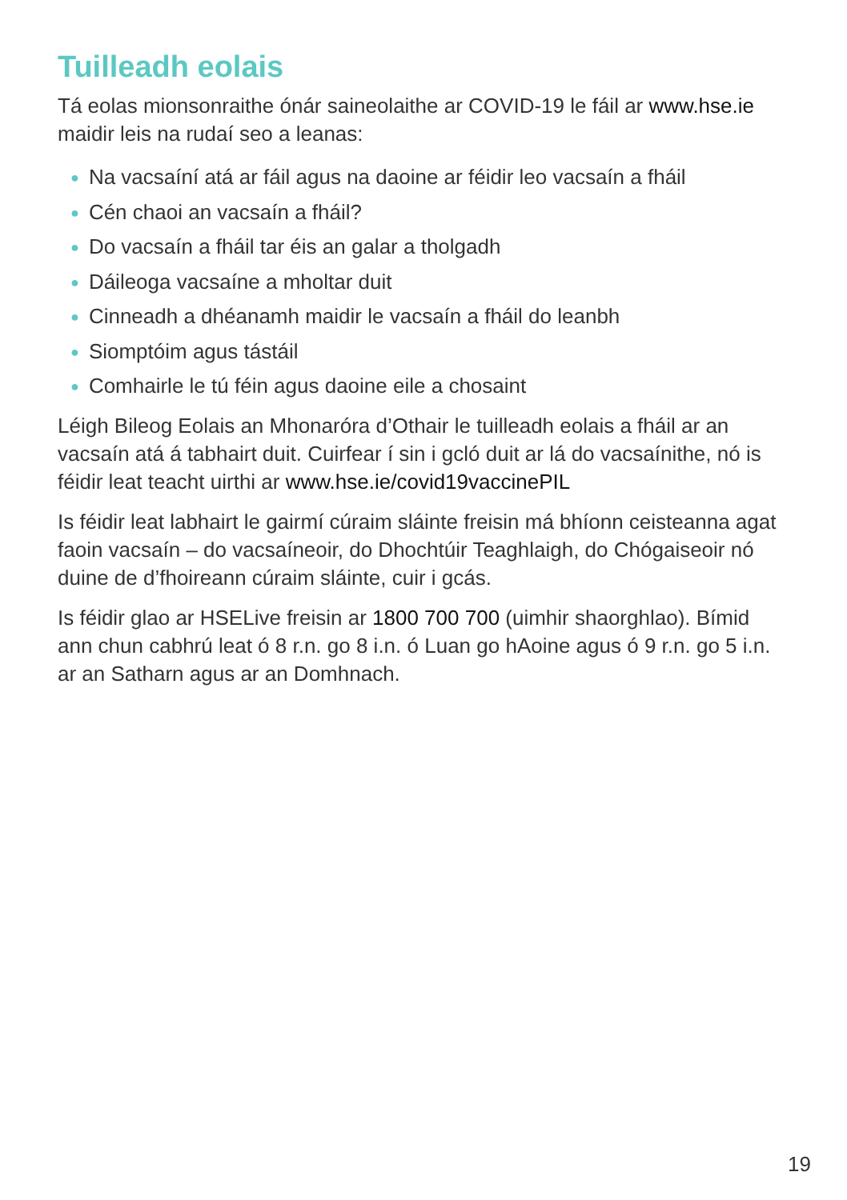Tuilleadh eolais
Tá eolas mionsonraithe ónár saineolaithe ar COVID-19 le fáil ar www.hse.ie maidir leis na rudaí seo a leanas:
● Na vacsaíní atá ar fáil agus na daoine ar féidir leo vacsaín a fháil
● Cén chaoi an vacsaín a fháil?
● Do vacsaín a fháil tar éis an galar a tholgadh
● Dáileoga vacsaíne a mholtar duit
● Cinneadh a dhéanamh maidir le vacsaín a fháil do leanbh
● Siomptóim agus tástáil
● Comhairle le tú féin agus daoine eile a chosaint
Léigh Bileog Eolais an Mhonaróra d’Othair le tuilleadh eolais a fháil ar an vacsaín atá á tabhairt duit. Cuirfear í sin i gcló duit ar lá do vacsaínithe, nó is féidir leat teacht uirthi ar www.hse.ie/covid19vaccinePIL
Is féidir leat labhairt le gairmí cúraim sláinte freisin má bhíonn ceisteanna agat faoin vacsaín – do vacsaíneoir, do Dhochtúir Teaghlaigh, do Chógaiseoir nó duine de d’fhoireann cúraim sláinte, cuir i gcás.
Is féidir glao ar HSELive freisin ar 1800 700 700 (uimhir shaorghlao). Bímid ann chun cabhrú leat ó 8 r.n. go 8 i.n. ó Luan go hAoine agus ó 9 r.n. go 5 i.n. ar an Satharn agus ar an Domhnach.
19